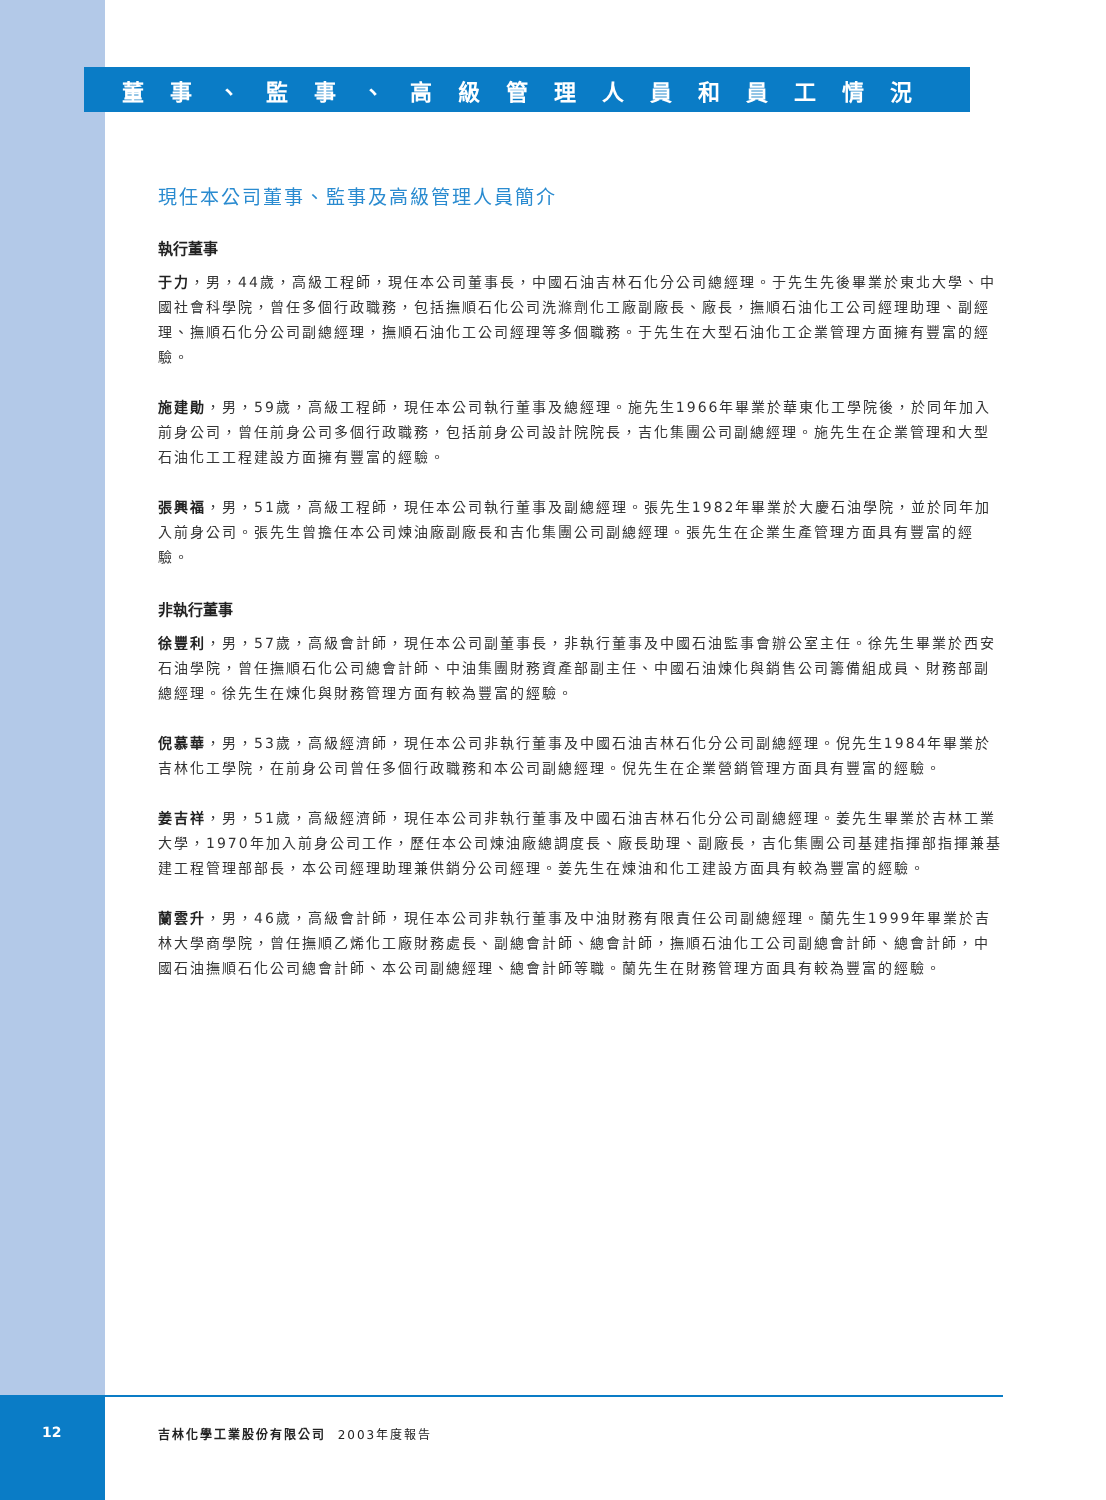董事、監事、高級管理人員和員工情況
現任本公司董事、監事及高級管理人員簡介
執行董事
于力，男，44歲，高級工程師，現任本公司董事長，中國石油吉林石化分公司總經理。于先生先後畢業於東北大學、中國社會科學院，曾任多個行政職務，包括撫順石化公司洗滌劑化工廠副廠長、廠長，撫順石油化工公司經理助理、副經理、撫順石化分公司副總經理，撫順石油化工公司經理等多個職務。于先生在大型石油化工企業管理方面擁有豐富的經驗。
施建勛，男，59歲，高級工程師，現任本公司執行董事及總經理。施先生1966年畢業於華東化工學院後，於同年加入前身公司，曾任前身公司多個行政職務，包括前身公司設計院院長，吉化集團公司副總經理。施先生在企業管理和大型石油化工工程建設方面擁有豐富的經驗。
張興福，男，51歲，高級工程師，現任本公司執行董事及副總經理。張先生1982年畢業於大慶石油學院，並於同年加入前身公司。張先生曾擔任本公司煉油廠副廠長和吉化集團公司副總經理。張先生在企業生產管理方面具有豐富的經驗。
非執行董事
徐豐利，男，57歲，高級會計師，現任本公司副董事長，非執行董事及中國石油監事會辦公室主任。徐先生畢業於西安石油學院，曾任撫順石化公司總會計師、中油集團財務資產部副主任、中國石油煉化與銷售公司籌備組成員、財務部副總經理。徐先生在煉化與財務管理方面有較為豐富的經驗。
倪慕華，男，53歲，高級經濟師，現任本公司非執行董事及中國石油吉林石化分公司副總經理。倪先生1984年畢業於吉林化工學院，在前身公司曾任多個行政職務和本公司副總經理。倪先生在企業營銷管理方面具有豐富的經驗。
姜吉祥，男，51歲，高級經濟師，現任本公司非執行董事及中國石油吉林石化分公司副總經理。姜先生畢業於吉林工業大學，1970年加入前身公司工作，歷任本公司煉油廠總調度長、廠長助理、副廠長，吉化集團公司基建指揮部指揮兼基建工程管理部部長，本公司經理助理兼供銷分公司經理。姜先生在煉油和化工建設方面具有較為豐富的經驗。
蘭雲升，男，46歲，高級會計師，現任本公司非執行董事及中油財務有限責任公司副總經理。蘭先生1999年畢業於吉林大學商學院，曾任撫順乙烯化工廠財務處長、副總會計師、總會計師，撫順石油化工公司副總會計師、總會計師，中國石油撫順石化公司總會計師、本公司副總經理、總會計師等職。蘭先生在財務管理方面具有較為豐富的經驗。
12
吉林化學工業股份有限公司 2003年度報告